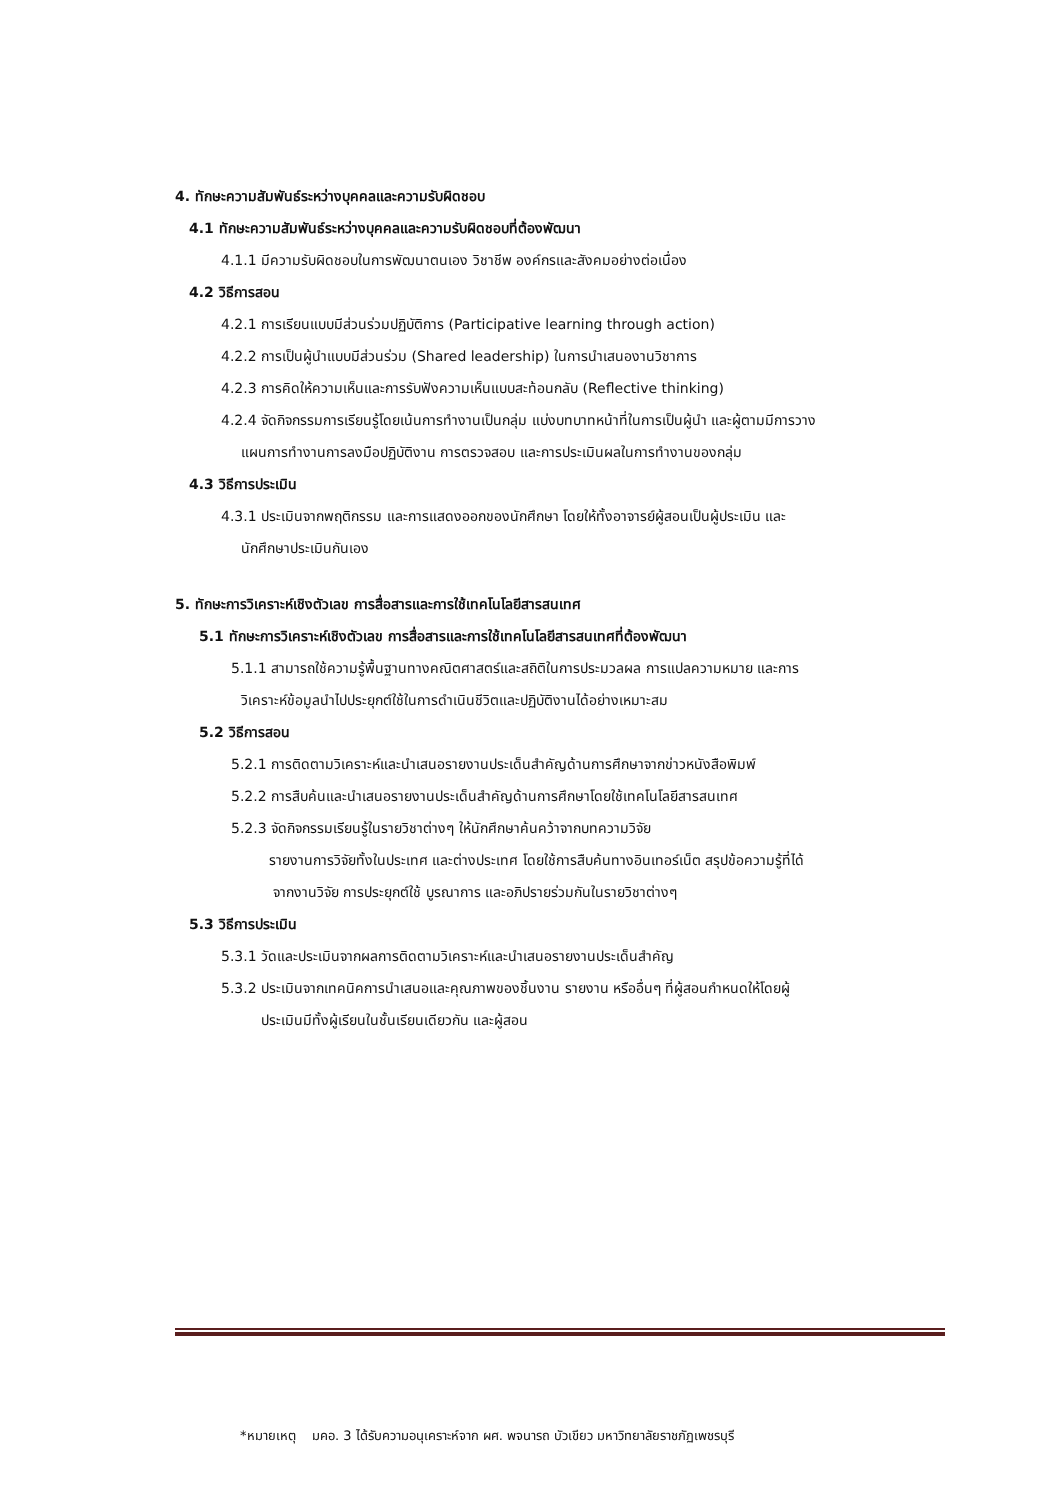4. ทักษะความสัมพันธ์ระหว่างบุคคลและความรับผิดชอบ
4.1 ทักษะความสัมพันธ์ระหว่างบุคคลและความรับผิดชอบที่ต้องพัฒนา
4.1.1 มีความรับผิดชอบในการพัฒนาตนเอง วิชาชีพ องค์กรและสังคมอย่างต่อเนื่อง
4.2 วิธีการสอน
4.2.1 การเรียนแบบมีส่วนร่วมปฏิบัติการ (Participative learning through action)
4.2.2 การเป็นผู้นำแบบมีส่วนร่วม (Shared leadership) ในการนำเสนองานวิชาการ
4.2.3 การคิดให้ความเห็นและการรับฟังความเห็นแบบสะท้อนกลับ (Reflective thinking)
4.2.4 จัดกิจกรรมการเรียนรู้โดยเน้นการทำงานเป็นกลุ่ม แบ่งบทบาทหน้าที่ในการเป็นผู้นำ และผู้ตามมีการวาง
แผนการทำงานการลงมือปฏิบัติงาน การตรวจสอบ และการประเมินผลในการทำงานของกลุ่ม
4.3 วิธีการประเมิน
4.3.1 ประเมินจากพฤติกรรม และการแสดงออกของนักศึกษา โดยให้ทั้งอาจารย์ผู้สอนเป็นผู้ประเมิน และ
นักศึกษาประเมินกันเอง
5. ทักษะการวิเคราะห์เชิงตัวเลข การสื่อสารและการใช้เทคโนโลยีสารสนเทศ
5.1 ทักษะการวิเคราะห์เชิงตัวเลข การสื่อสารและการใช้เทคโนโลยีสารสนเทศที่ต้องพัฒนา
5.1.1 สามารถใช้ความรู้พื้นฐานทางคณิตศาสตร์และสถิติในการประมวลผล การแปลความหมาย และการ
วิเคราะห์ข้อมูลนำไปประยุกต์ใช้ในการดำเนินชีวิตและปฏิบัติงานได้อย่างเหมาะสม
5.2 วิธีการสอน
5.2.1 การติดตามวิเคราะห์และนำเสนอรายงานประเด็นสำคัญด้านการศึกษาจากข่าวหนังสือพิมพ์
5.2.2 การสืบค้นและนำเสนอรายงานประเด็นสำคัญด้านการศึกษาโดยใช้เทคโนโลยีสารสนเทศ
5.2.3 จัดกิจกรรมเรียนรู้ในรายวิชาต่างๆ ให้นักศึกษาค้นคว้าจากบทความวิจัย
รายงานการวิจัยทั้งในประเทศ และต่างประเทศ โดยใช้การสืบค้นทางอินเทอร์เน็ต สรุปข้อความรู้ที่ได้
จากงานวิจัย การประยุกต์ใช้ บูรณาการ และอภิปรายร่วมกันในรายวิชาต่างๆ
5.3 วิธีการประเมิน
5.3.1 วัดและประเมินจากผลการติดตามวิเคราะห์และนำเสนอรายงานประเด็นสำคัญ
5.3.2 ประเมินจากเทคนิคการนำเสนอและคุณภาพของชิ้นงาน รายงาน หรืออื่นๆ ที่ผู้สอนกำหนดให้โดยผู้
ประเมินมีทั้งผู้เรียนในชั้นเรียนเดียวกัน และผู้สอน
*หมายเหตุ มคอ. 3 ได้รับความอนุเคราะห์จาก ผศ. พจนารถ บัวเขียว มหาวิทยาลัยราชภัฏเพชรบุรี